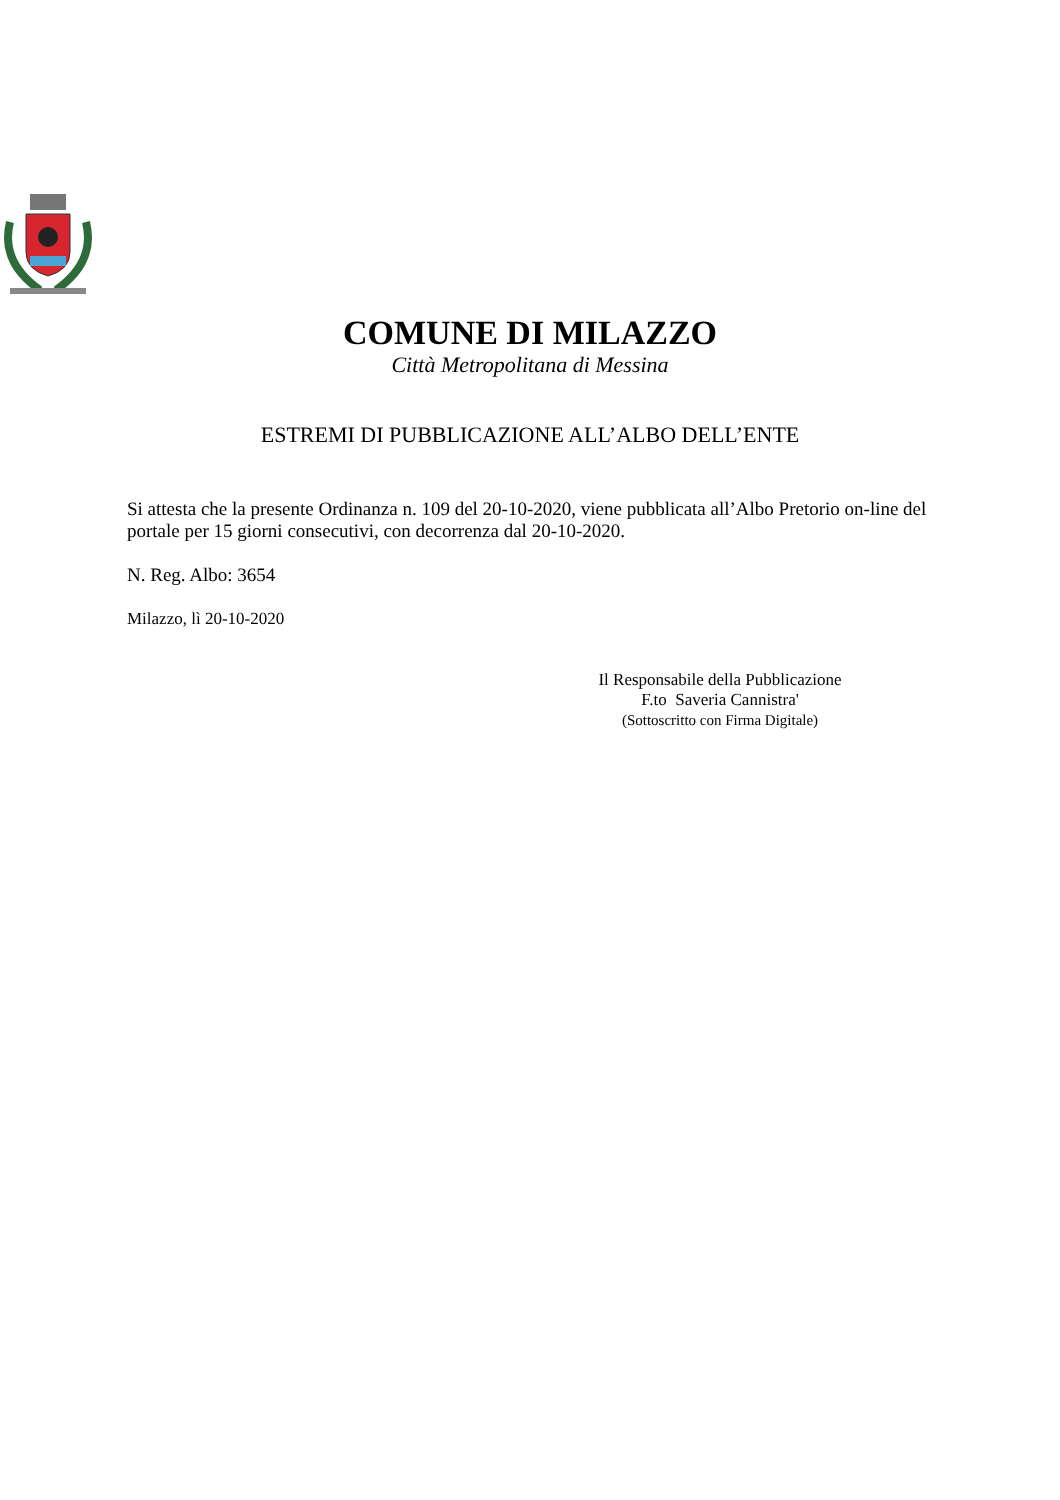COMUNE DI MILAZZO
Città Metropolitana di Messina
ESTREMI DI PUBBLICAZIONE ALL’ALBO DELL’ENTE
Si attesta che la presente Ordinanza n. 109 del 20-10-2020, viene pubblicata all’Albo Pretorio on-line del portale per 15 giorni consecutivi, con decorrenza dal 20-10-2020.
N. Reg. Albo: 3654
Milazzo, lì 20-10-2020
Il Responsabile della Pubblicazione
F.to Saveria Cannistra'
(Sottoscritto con Firma Digitale)